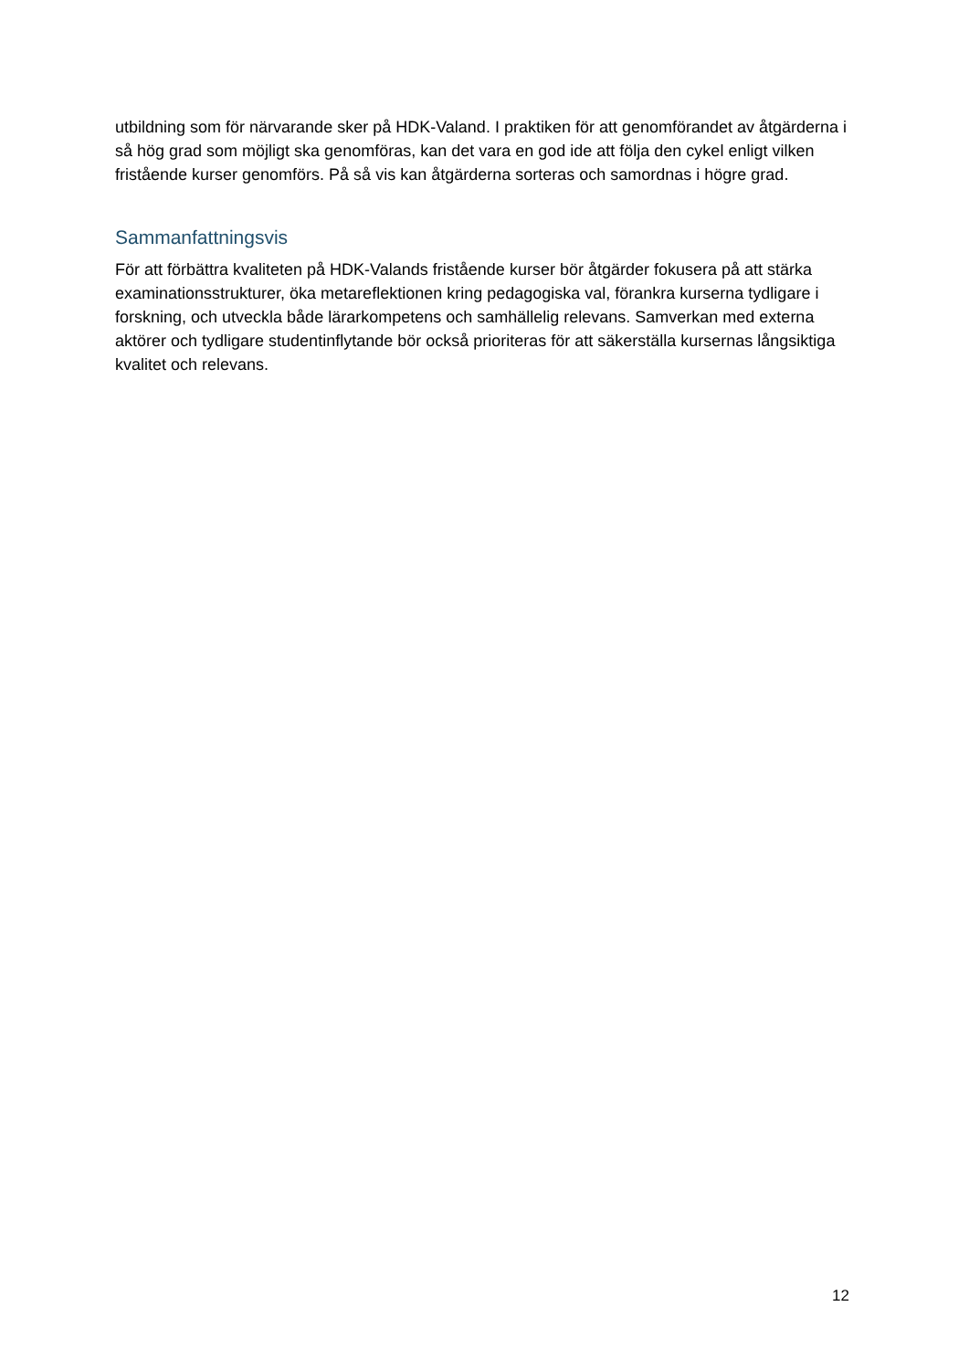utbildning som för närvarande sker på HDK-Valand. I praktiken för att genomförandet av åtgärderna i så hög grad som möjligt ska genomföras, kan det vara en god ide att följa den cykel enligt vilken fristående kurser genomförs. På så vis kan åtgärderna sorteras och samordnas i högre grad.
Sammanfattningsvis
För att förbättra kvaliteten på HDK-Valands fristående kurser bör åtgärder fokusera på att stärka examinationsstrukturer, öka metareflektionen kring pedagogiska val, förankra kurserna tydligare i forskning, och utveckla både lärarkompetens och samhällelig relevans. Samverkan med externa aktörer och tydligare studentinflytande bör också prioriteras för att säkerställa kursernas långsiktiga kvalitet och relevans.
12